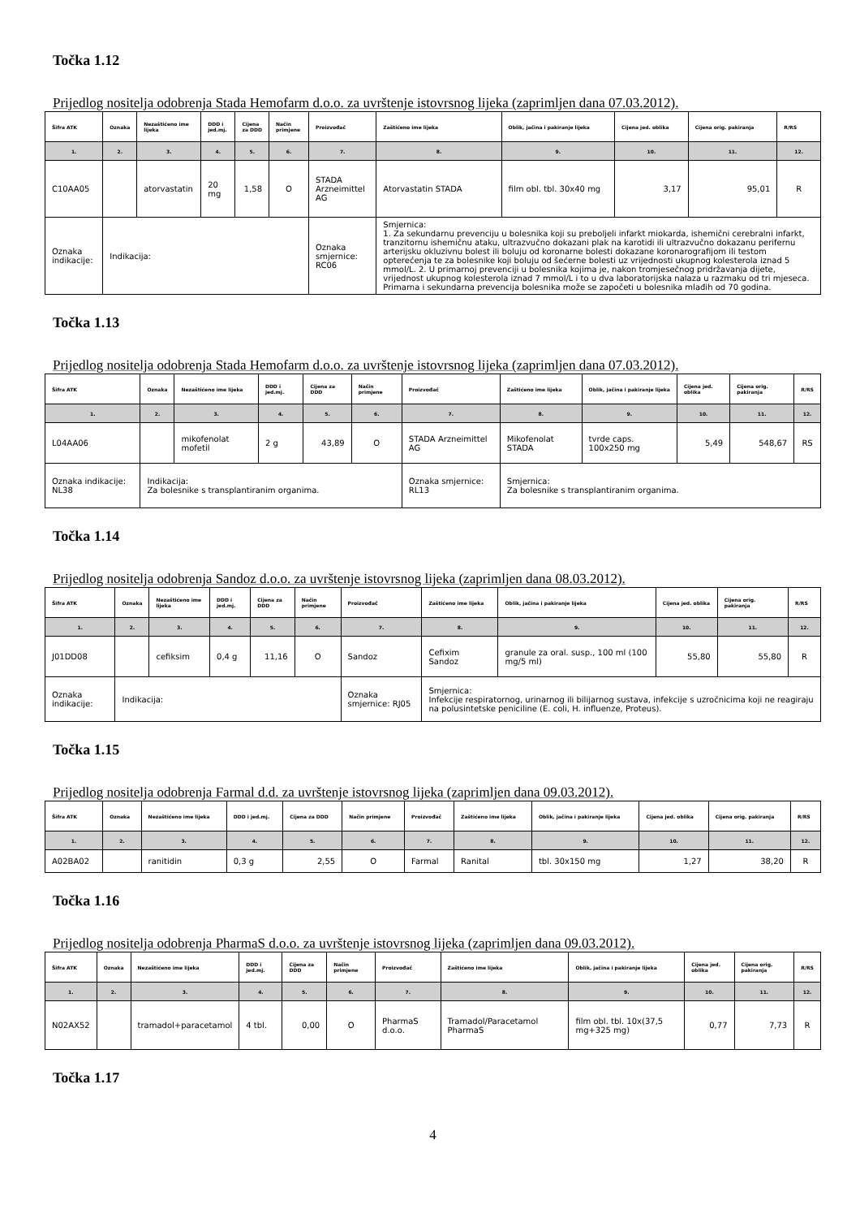Točka 1.12
Prijedlog nositelja odobrenja Stada Hemofarm d.o.o. za uvrštenje istovrsnog lijeka (zaprimljen dana 07.03.2012).
| Šifra ATK | Oznaka | Nezaštićeno ime lijeka | DDD i jed.mj. | Cijena za DDD | Način primjene | Proizvođač | Zaštićeno ime lijeka | Oblik, jačina i pakiranje lijeka | Cijena jed. oblika | Cijena orig. pakiranja | R/RS |
| --- | --- | --- | --- | --- | --- | --- | --- | --- | --- | --- | --- |
| 1. | 2. | 3. | 4. | 5. | 6. | 7. | 8. | 9. | 10. | 11. | 12. |
| C10AA05 | | atorvastatin | 20 mg | 1,58 | O | STADA Arzneimittel AG | Atorvastatin STADA | film obl. tbl. 30x40 mg | 3,17 | 95,01 | R |
| Oznaka indikacije: | Indikacija: | | | | | Oznaka smjernice: RC06 | Smjernica: 1. Za sekundarnu prevenciju u bolesnika koji su preboljeli infarkt miokarda, ishemični cerebralni infarkt, tranzitornu ishemičnu ataku, ultrazvučno dokazani plak na karotidi ili ultrazvučno dokazanu perifernu arterijsku okluzivnu bolest ili boluju od koronarne bolesti dokazane koronarografijom ili testom opterećenja te za bolesnike koji boluju od šećerne bolesti uz vrijednosti ukupnog kolesterola iznad 5 mmol/L. 2. U primarnoj prevenciji u bolesnika kojima je, nakon tromjesečnog pridržavanja dijete, vrijednost ukupnog kolesterola iznad 7 mmol/L i to u dva laboratorijska nalaza u razmaku od tri mjeseca. Primarna i sekundarna prevencija bolesnika može se započeti u bolesnika mlađih od 70 godina. | | | | |
Točka 1.13
Prijedlog nositelja odobrenja Stada Hemofarm d.o.o. za uvrštenje istovrsnog lijeka (zaprimljen dana 07.03.2012).
| Šifra ATK | Oznaka | Nezaštićeno ime lijeka | DDD i jed.mj. | Cijena za DDD | Način primjene | Proizvođač | Zaštićeno ime lijeka | Oblik, jačina i pakiranje lijeka | Cijena jed. oblika | Cijena orig. pakiranja | R/RS |
| --- | --- | --- | --- | --- | --- | --- | --- | --- | --- | --- | --- |
| 1. | 2. | 3. | 4. | 5. | 6. | 7. | 8. | 9. | 10. | 11. | 12. |
| L04AA06 | | mikofenolat mofetil | 2 g | 43,89 | O | STADA Arzneimittel AG | Mikofenolat STADA | tvrde caps. 100x250 mg | 5,49 | 548,67 | RS |
| Oznaka indikacije: NL38 | Indikacija: Za bolesnike s transplantiranim organima. | | | | | Oznaka smjernice: RL13 | Smjernica: Za bolesnike s transplantiranim organima. | | | | |
Točka 1.14
Prijedlog nositelja odobrenja Sandoz d.o.o. za uvrštenje istovrsnog lijeka (zaprimljen dana 08.03.2012).
| Šifra ATK | Oznaka | Nezaštićeno ime lijeka | DDD i jed.mj. | Cijena za DDD | Način primjene | Proizvođač | Zaštićeno ime lijeka | Oblik, jačina i pakiranje lijeka | Cijena jed. oblika | Cijena orig. pakiranja | R/RS |
| --- | --- | --- | --- | --- | --- | --- | --- | --- | --- | --- | --- |
| 1. | 2. | 3. | 4. | 5. | 6. | 7. | 8. | 9. | 10. | 11. | 12. |
| J01DD08 | | cefiksim | 0,4 g | 11,16 | O | Sandoz | Cefixim Sandoz | granule za oral. susp., 100 ml (100 mg/5 ml) | 55,80 | 55,80 | R |
| Oznaka indikacije: | Indikacija: | | | | | Oznaka smjernice: RJ05 | Smjernica: Infekcije respiratornog, urinarnog ili bilijarnog sustava, infekcije s uzročnicima koji ne reagiraju na polusintetske peniciline (E. coli, H. influenze, Proteus). | | | | |
Točka 1.15
Prijedlog nositelja odobrenja Farmal d.d. za uvrštenje istovrsnog lijeka (zaprimljen dana 09.03.2012).
| Šifra ATK | Oznaka | Nezaštićeno ime lijeka | DDD i jed.mj. | Cijena za DDD | Način primjene | Proizvođač | Zaštićeno ime lijeka | Oblik, jačina i pakiranje lijeka | Cijena jed. oblika | Cijena orig. pakiranja | R/RS |
| --- | --- | --- | --- | --- | --- | --- | --- | --- | --- | --- | --- |
| 1. | 2. | 3. | 4. | 5. | 6. | 7. | 8. | 9. | 10. | 11. | 12. |
| A02BA02 | | ranitidin | 0,3 g | 2,55 | O | Farmal | Ranital | tbl. 30x150 mg | 1,27 | 38,20 | R |
Točka 1.16
Prijedlog nositelja odobrenja PharmaS d.o.o. za uvrštenje istovrsnog lijeka (zaprimljen dana 09.03.2012).
| Šifra ATK | Oznaka | Nezaštićeno ime lijeka | DDD i jed.mj. | Cijena za DDD | Način primjene | Proizvođač | Zaštićeno ime lijeka | Oblik, jačina i pakiranje lijeka | Cijena jed. oblika | Cijena orig. pakiranja | R/RS |
| --- | --- | --- | --- | --- | --- | --- | --- | --- | --- | --- | --- |
| 1. | 2. | 3. | 4. | 5. | 6. | 7. | 8. | 9. | 10. | 11. | 12. |
| N02AX52 | | tramadol+paracetamol | 4 tbl. | 0,00 | O | PharmaS d.o.o. | Tramadol/Paracetamol PharmaS | film obl. tbl. 10x(37,5 mg+325 mg) | 0,77 | 7,73 | R |
Točka 1.17
4